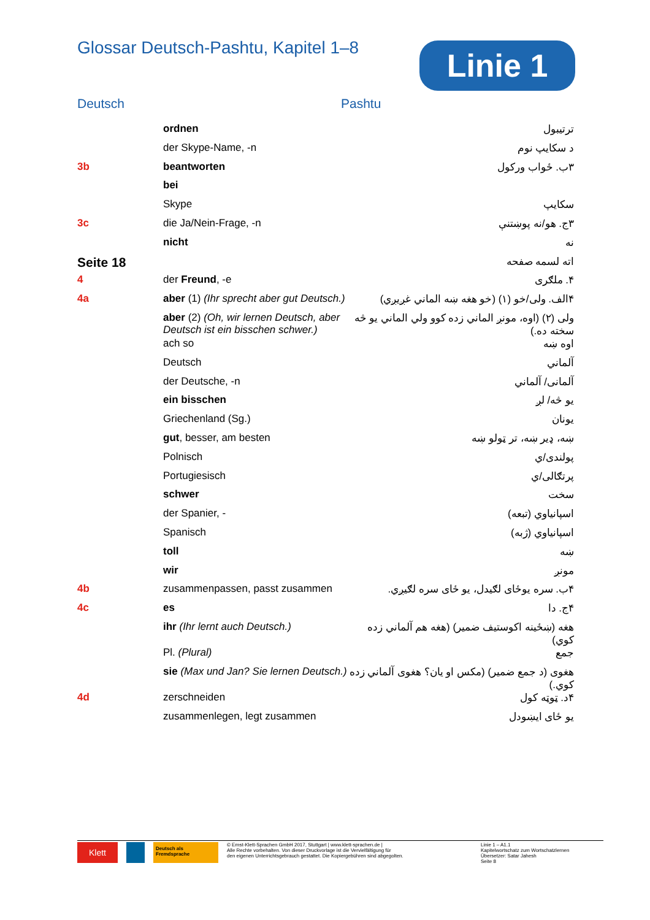Glossar Deutsch-Pashtu, Kapitel 1–8
Linie 1
Deutsch Pashtu
| | ordnen | ترتيبول |
| | der Skype-Name, -n | د سکايپ نوم |
| 3b | beantworten | ۳ب. ځواب ورکول |
| | bei | |
| | Skype | سکايپ |
| 3c | die Ja/Nein-Frage, -n | ۳ج. هو/نه پوښتنې |
| | nicht | نه |
| Seite 18 | | اته لسمه صفحه |
| 4 | der Freund , -e | ۴. ملګرى |
| 4a | aber (1) (Ihr sprecht aber gut Deutsch.) | ۴الف. ولی/خو (۱) (خو هغه ښه الماني غږيږي) |
| | aber (2) (Oh, wir lernen Deutsch, aber Deutsch ist ein bisschen schwer.) | ولی (۲) (اوه، مونږ الماني زده کوو ولي الماني يو څه سخته ده.) |
| | ach so | اوه ښه |
| | Deutsch | آلماني |
| | der Deutsche, -n | آلمانى/ آلماني |
| | ein bisschen | يو څه/ لږ |
| | Griechenland (Sg.) | يونان |
| | gut , besser, am besten | ښه، ډير ښه، تر ټولو ښه |
| | Polnisch | پولندى/ي |
| | Portugiesisch | پرتګالى/ي |
| | schwer | سخت |
| | der Spanier, - | اسپانياوي (تبعه) |
| | Spanisch | اسپانياوي (ژبه) |
| | toll | ښه |
| | wir | مونږ |
| 4b | zusammenpassen, passt zusammen | ۴ب. سره يوځاى لګيدل، يو ځاى سره لګيږي. |
| 4c | es | ۴ج. دا |
| | ihr (Ihr lernt auch Deutsch.) | هغه (ښځينه اکوستيف ضمير) (هغه هم آلماني زده کوي) |
| | Pl. (Plural) | جمع |
| | sie (Max und Jan? Sie lernen Deutsch.) | هغوى (د جمع ضمير) (مکس او يان؟ هغوى آلماني زده کوي.) |
| 4d | zerschneiden | ۴د. ټوټه کول |
| | zusammenlegen, legt zusammen | يو ځاى ايښودل |
Klett
Deutsch als Fremdsprache
© Ernst-Klett-Sprachen GmbH 2017, Stuttgart | www.klett-sprachen.de |
Alle Rechte vorbehalten. Von dieser Druckvorlage ist die Vervielfältigung für
den eigenen Unterrichtsgebrauch gestattet. Die Kopiergebühren sind abgegolten.
Linie 1 – A1.1
Kapitelwortschatz zum Wortschatzlernen
Übersetzer: Satar Jahesh
Seite 8